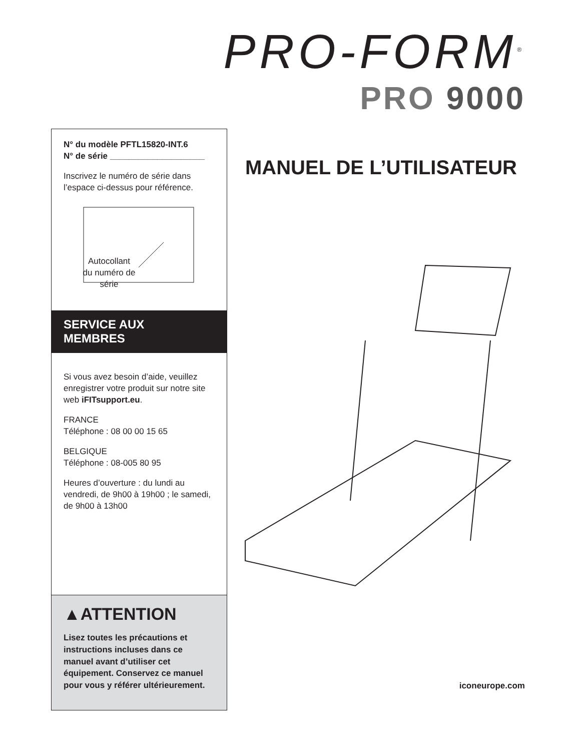PRO-FORM<sup>®</sup>
PRO 9000
N° du modèle PFTL15820-INT.6
N° de série ____________________
Inscrivez le numéro de série dans l’espace ci-dessus pour référence.
Autocollant
du numéro de
série
SERVICE AUX
MEMBRES
Si vous avez besoin d’aide, veuillez enregistrer votre produit sur notre site web iFITsupport.eu.
FRANCE
Téléphone : 08 00 00 15 65
BELGIQUE
Téléphone : 08-005 80 95
Heures d’ouverture : du lundi au vendredi, de 9h00 à 19h00 ; le samedi, de 9h00 à 13h00
▲ATTENTION
Lisez toutes les précautions et instructions incluses dans ce manuel avant d’utiliser cet équipement. Conservez ce manuel pour vous y référer ultérieurement.
MANUEL DE L’UTILISATEUR
iconeurope.com